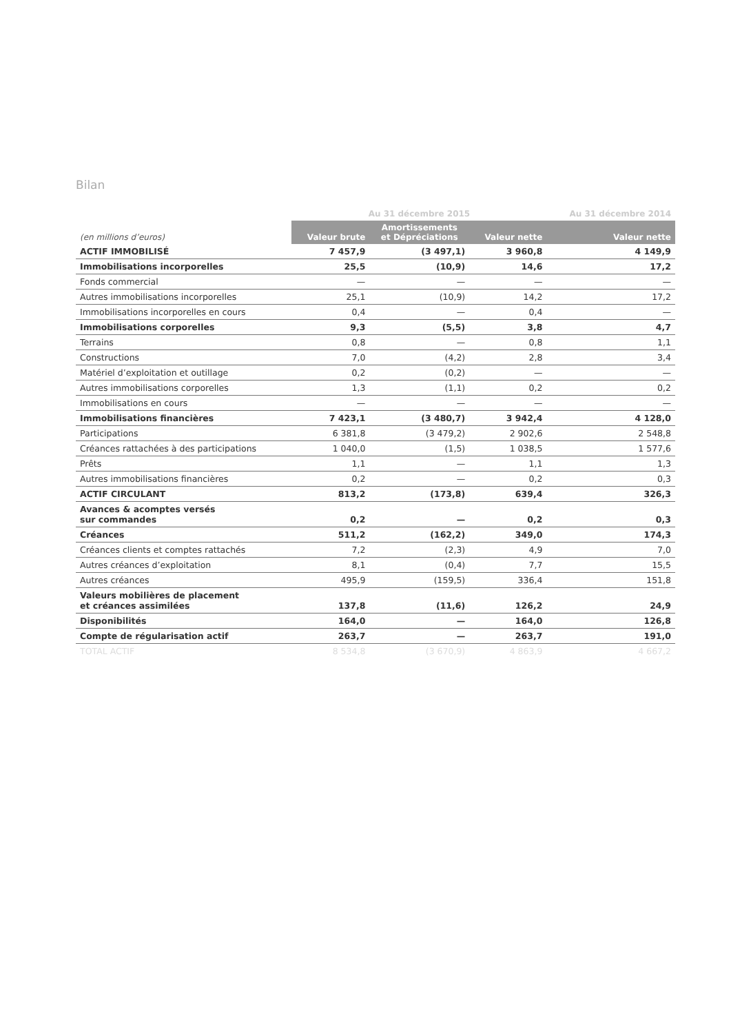Bilan
| | Au 31 décembre 2015 | | | Au 31 décembre 2014 |
| --- | --- | --- | --- | --- |
| (en millions d’euros) | Valeur brute | Amortissements et Dépréciations | Valeur nette | Valeur nette |
| ACTIF IMMOBILISÉ | 7 457,9 | (3 497,1) | 3 960,8 | 4 149,9 |
| Immobilisations incorporelles | 25,5 | (10,9) | 14,6 | 17,2 |
| Fonds commercial | — | — | — | — |
| Autres immobilisations incorporelles | 25,1 | (10,9) | 14,2 | 17,2 |
| Immobilisations incorporelles en cours | 0,4 | — | 0,4 | — |
| Immobilisations corporelles | 9,3 | (5,5) | 3,8 | 4,7 |
| Terrains | 0,8 | — | 0,8 | 1,1 |
| Constructions | 7,0 | (4,2) | 2,8 | 3,4 |
| Matériel d’exploitation et outillage | 0,2 | (0,2) | — | — |
| Autres immobilisations corporelles | 1,3 | (1,1) | 0,2 | 0,2 |
| Immobilisations en cours | — | — | — | — |
| Immobilisations financières | 7 423,1 | (3 480,7) | 3 942,4 | 4 128,0 |
| Participations | 6 381,8 | (3 479,2) | 2 902,6 | 2 548,8 |
| Créances rattachées à des participations | 1 040,0 | (1,5) | 1 038,5 | 1 577,6 |
| Prêts | 1,1 | — | 1,1 | 1,3 |
| Autres immobilisations financières | 0,2 | — | 0,2 | 0,3 |
| ACTIF CIRCULANT | 813,2 | (173,8) | 639,4 | 326,3 |
| Avances & acomptes versés sur commandes | 0,2 | — | 0,2 | 0,3 |
| Créances | 511,2 | (162,2) | 349,0 | 174,3 |
| Créances clients et comptes rattachés | 7,2 | (2,3) | 4,9 | 7,0 |
| Autres créances d’exploitation | 8,1 | (0,4) | 7,7 | 15,5 |
| Autres créances | 495,9 | (159,5) | 336,4 | 151,8 |
| Valeurs mobilières de placement et créances assimilées | 137,8 | (11,6) | 126,2 | 24,9 |
| Disponibilités | 164,0 | — | 164,0 | 126,8 |
| Compte de régularisation actif | 263,7 | — | 263,7 | 191,0 |
| TOTAL ACTIF | 8 534,8 | (3 670,9) | 4 863,9 | 4 667,2 |